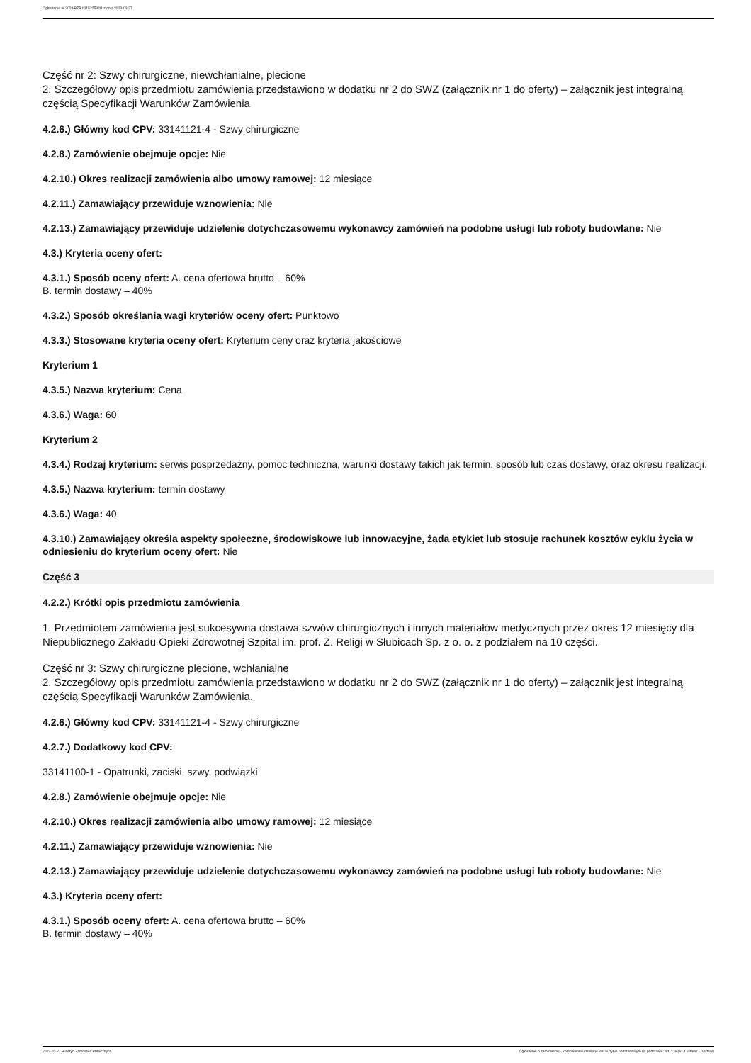Ogłoszenie nr 2023/BZP 00152258/01 z dnia 2023-03-27
Część nr 2: Szwy chirurgiczne, niewchłanialne, plecione
2. Szczegółowy opis przedmiotu zamówienia przedstawiono w dodatku nr 2 do SWZ (załącznik nr 1 do oferty) – załącznik jest integralną częścią Specyfikacji Warunków Zamówienia
4.2.6.) Główny kod CPV: 33141121-4 - Szwy chirurgiczne
4.2.8.) Zamówienie obejmuje opcje: Nie
4.2.10.) Okres realizacji zamówienia albo umowy ramowej: 12 miesiące
4.2.11.) Zamawiający przewiduje wznowienia: Nie
4.2.13.) Zamawiający przewiduje udzielenie dotychczasowemu wykonawcy zamówień na podobne usługi lub roboty budowlane: Nie
4.3.) Kryteria oceny ofert:
4.3.1.) Sposób oceny ofert: A. cena ofertowa brutto – 60%
B. termin dostawy – 40%
4.3.2.) Sposób określania wagi kryteriów oceny ofert: Punktowo
4.3.3.) Stosowane kryteria oceny ofert: Kryterium ceny oraz kryteria jakościowe
Kryterium 1
4.3.5.) Nazwa kryterium: Cena
4.3.6.) Waga: 60
Kryterium 2
4.3.4.) Rodzaj kryterium: serwis posprzedażny, pomoc techniczna, warunki dostawy takich jak termin, sposób lub czas dostawy, oraz okresu realizacji.
4.3.5.) Nazwa kryterium: termin dostawy
4.3.6.) Waga: 40
4.3.10.) Zamawiający określa aspekty społeczne, środowiskowe lub innowacyjne, żąda etykiet lub stosuje rachunek kosztów cyklu życia w odniesieniu do kryterium oceny ofert: Nie
Część 3
4.2.2.) Krótki opis przedmiotu zamówienia
1. Przedmiotem zamówienia jest sukcesywna dostawa szwów chirurgicznych i innych materiałów medycznych przez okres 12 miesięcy dla Niepublicznego Zakładu Opieki Zdrowotnej Szpital im. prof. Z. Religi w Słubicach Sp. z o. o. z podziałem na 10 części.
Część nr 3: Szwy chirurgiczne plecione, wchłanialne
2. Szczegółowy opis przedmiotu zamówienia przedstawiono w dodatku nr 2 do SWZ (załącznik nr 1 do oferty) – załącznik jest integralną częścią Specyfikacji Warunków Zamówienia.
4.2.6.) Główny kod CPV: 33141121-4 - Szwy chirurgiczne
4.2.7.) Dodatkowy kod CPV:
33141100-1 - Opatrunki, zaciski, szwy, podwiązki
4.2.8.) Zamówienie obejmuje opcje: Nie
4.2.10.) Okres realizacji zamówienia albo umowy ramowej: 12 miesiące
4.2.11.) Zamawiający przewiduje wznowienia: Nie
4.2.13.) Zamawiający przewiduje udzielenie dotychczasowemu wykonawcy zamówień na podobne usługi lub roboty budowlane: Nie
4.3.) Kryteria oceny ofert:
4.3.1.) Sposób oceny ofert: A. cena ofertowa brutto – 60%
B. termin dostawy – 40%
2023-03-27 Biuletyn Zamówień Publicznych Ogłoszenie o zamówieniu - Zamówienie udzielane jest w trybie podstawowym na podstawie: art. 275 pkt 1 ustawy - Dostawy